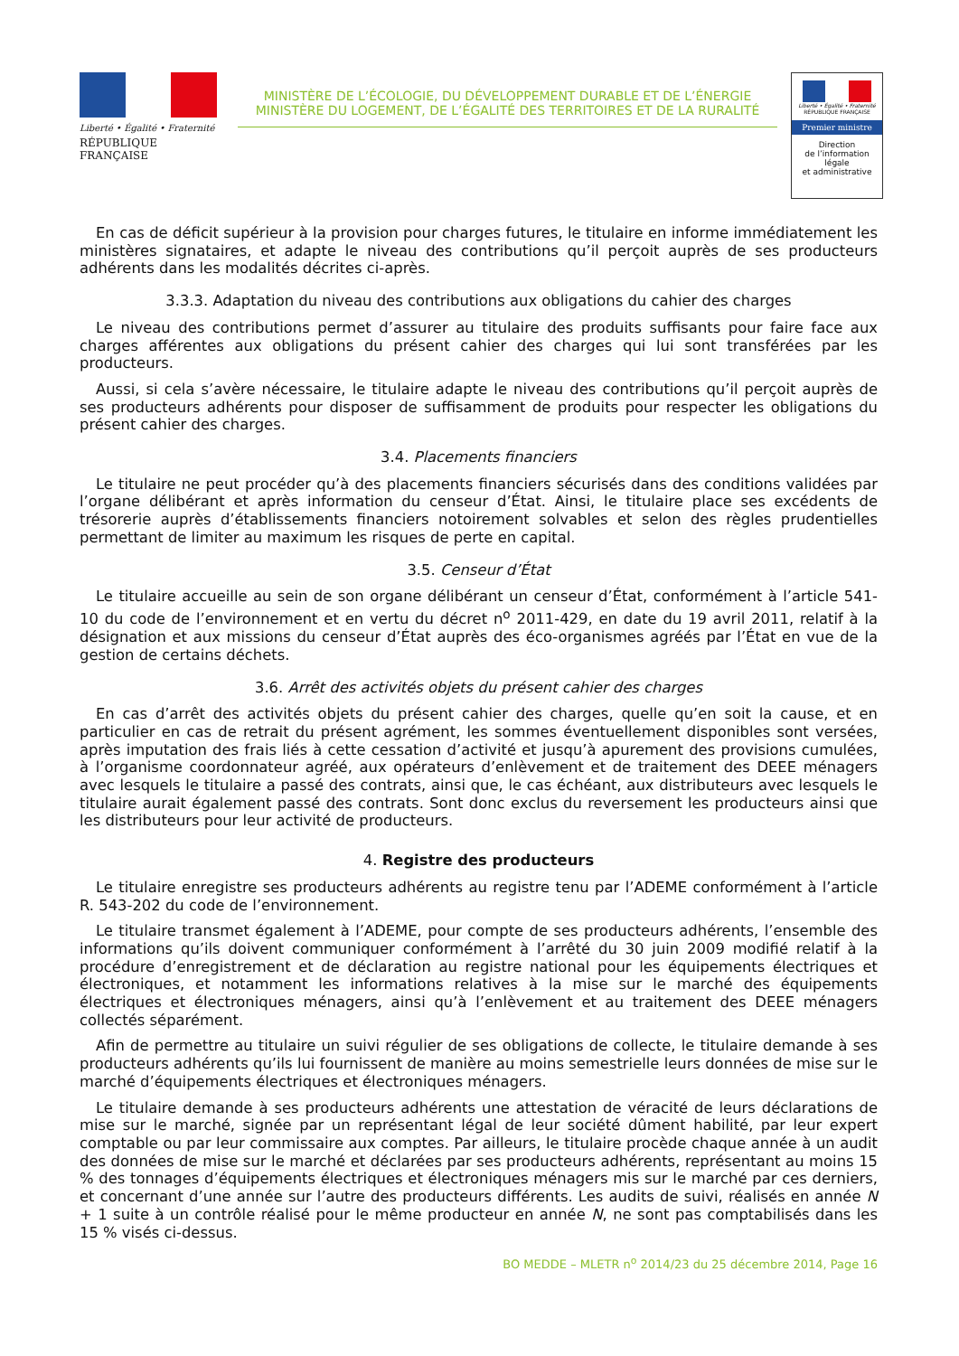Liberté • Égalité • Fraternité
RÉPUBLIQUE FRANÇAISE
MINISTÈRE DE L’ÉCOLOGIE, DU DÉVELOPPEMENT DURABLE ET DE L’ÉNERGIE
MINISTÈRE DU LOGEMENT, DE L’ÉGALITÉ DES TERRITOIRES ET DE LA RURALITÉ
Liberté • Égalité • Fraternité
RÉPUBLIQUE FRANÇAISE
Premier ministre
Direction
de l’information
légale
et administrative
En cas de déficit supérieur à la provision pour charges futures, le titulaire en informe immédiatement les ministères signataires, et adapte le niveau des contributions qu’il perçoit auprès de ses producteurs adhérents dans les modalités décrites ci-après.
3.3.3. Adaptation du niveau des contributions aux obligations du cahier des charges
Le niveau des contributions permet d’assurer au titulaire des produits suffisants pour faire face aux charges afférentes aux obligations du présent cahier des charges qui lui sont transférées par les producteurs.
Aussi, si cela s’avère nécessaire, le titulaire adapte le niveau des contributions qu’il perçoit auprès de ses producteurs adhérents pour disposer de suffisamment de produits pour respecter les obligations du présent cahier des charges.
3.4. Placements financiers
Le titulaire ne peut procéder qu’à des placements financiers sécurisés dans des conditions validées par l’organe délibérant et après information du censeur d’État. Ainsi, le titulaire place ses excédents de trésorerie auprès d’établissements financiers notoirement solvables et selon des règles prudentielles permettant de limiter au maximum les risques de perte en capital.
3.5. Censeur d’État
Le titulaire accueille au sein de son organe délibérant un censeur d’État, conformément à l’article 541-10 du code de l’environnement et en vertu du décret n<sup>o</sup> 2011-429, en date du 19 avril 2011, relatif à la désignation et aux missions du censeur d’État auprès des éco-organismes agréés par l’État en vue de la gestion de certains déchets.
3.6. Arrêt des activités objets du présent cahier des charges
En cas d’arrêt des activités objets du présent cahier des charges, quelle qu’en soit la cause, et en particulier en cas de retrait du présent agrément, les sommes éventuellement disponibles sont versées, après imputation des frais liés à cette cessation d’activité et jusqu’à apurement des provisions cumulées, à l’organisme coordonnateur agréé, aux opérateurs d’enlèvement et de traitement des DEEE ménagers avec lesquels le titulaire a passé des contrats, ainsi que, le cas échéant, aux distributeurs avec lesquels le titulaire aurait également passé des contrats. Sont donc exclus du reversement les producteurs ainsi que les distributeurs pour leur activité de producteurs.
4. Registre des producteurs
Le titulaire enregistre ses producteurs adhérents au registre tenu par l’ADEME conformément à l’article R. 543-202 du code de l’environnement.
Le titulaire transmet également à l’ADEME, pour compte de ses producteurs adhérents, l’ensemble des informations qu’ils doivent communiquer conformément à l’arrêté du 30 juin 2009 modifié relatif à la procédure d’enregistrement et de déclaration au registre national pour les équipements électriques et électroniques, et notamment les informations relatives à la mise sur le marché des équipements électriques et électroniques ménagers, ainsi qu’à l’enlèvement et au traitement des DEEE ménagers collectés séparément.
Afin de permettre au titulaire un suivi régulier de ses obligations de collecte, le titulaire demande à ses producteurs adhérents qu’ils lui fournissent de manière au moins semestrielle leurs données de mise sur le marché d’équipements électriques et électroniques ménagers.
Le titulaire demande à ses producteurs adhérents une attestation de véracité de leurs déclarations de mise sur le marché, signée par un représentant légal de leur société dûment habilité, par leur expert comptable ou par leur commissaire aux comptes. Par ailleurs, le titulaire procède chaque année à un audit des données de mise sur le marché et déclarées par ses producteurs adhérents, représentant au moins 15 % des tonnages d’équipements électriques et électroniques ménagers mis sur le marché par ces derniers, et concernant d’une année sur l’autre des producteurs différents. Les audits de suivi, réalisés en année N + 1 suite à un contrôle réalisé pour le même producteur en année N, ne sont pas comptabilisés dans les 15 % visés ci-dessus.
BO MEDDE – MLETR n<sup>o</sup> 2014/23 du 25 décembre 2014, Page 16